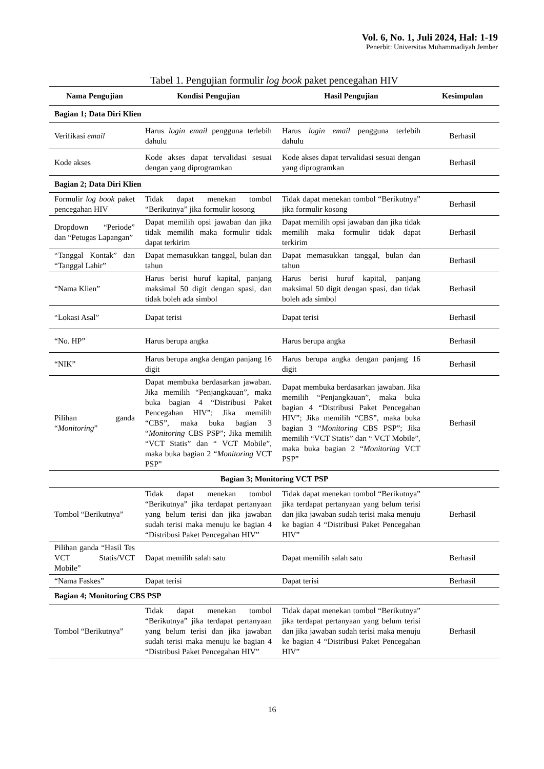Vol. 6, No. 1, Juli 2024, Hal: 1-19
Penerbit: Universitas Muhammadiyah Jember
Tabel 1. Pengujian formulir log book paket pencegahan HIV
| Nama Pengujian | Kondisi Pengujian | Hasil Pengujian | Kesimpulan |
| --- | --- | --- | --- |
| Bagian 1; Data Diri Klien | | | |
| Verifikasi email | Harus login email pengguna terlebih dahulu | Harus login email pengguna terlebih dahulu | Berhasil |
| Kode akses | Kode akses dapat tervalidasi sesuai dengan yang diprogramkan | Kode akses dapat tervalidasi sesuai dengan yang diprogramkan | Berhasil |
| Bagian 2; Data Diri Klien | | | |
| Formulir log book paket pencegahan HIV | Tidak dapat menekan tombol “Berikutnya” jika formulir kosong | Tidak dapat menekan tombol “Berikutnya” jika formulir kosong | Berhasil |
| Dropdown “Periode” dan “Petugas Lapangan” | Dapat memilih opsi jawaban dan jika tidak memilih maka formulir tidak dapat terkirim | Dapat memilih opsi jawaban dan jika tidak memilih maka formulir tidak dapat terkirim | Berhasil |
| “Tanggal Kontak” dan “Tanggal Lahir” | Dapat memasukkan tanggal, bulan dan tahun | Dapat memasukkan tanggal, bulan dan tahun | Berhasil |
| “Nama Klien” | Harus berisi huruf kapital, panjang maksimal 50 digit dengan spasi, dan tidak boleh ada simbol | Harus berisi huruf kapital, panjang maksimal 50 digit dengan spasi, dan tidak boleh ada simbol | Berhasil |
| “Lokasi Asal” | Dapat terisi | Dapat terisi | Berhasil |
| “No. HP” | Harus berupa angka | Harus berupa angka | Berhasil |
| “NIK” | Harus berupa angka dengan panjang 16 digit | Harus berupa angka dengan panjang 16 digit | Berhasil |
| Pilihan ganda “ Monitoring ” | Dapat membuka berdasarkan jawaban. Jika memilih “Penjangkauan”, maka buka bagian 4 “Distribusi Paket Pencegahan HIV”; Jika memilih “CBS”, maka buka bagian 3 “ Monitoring CBS PSP”; Jika memilih “VCT Statis” dan “ VCT Mobile”, maka buka bagian 2 “ Monitoring VCT PSP” | Dapat membuka berdasarkan jawaban. Jika memilih “Penjangkauan”, maka buka bagian 4 “Distribusi Paket Pencegahan HIV”; Jika memilih “CBS”, maka buka bagian 3 “ Monitoring CBS PSP”; Jika memilih “VCT Statis” dan “ VCT Mobile”, maka buka bagian 2 “ Monitoring VCT PSP” | Berhasil |
| Bagian 3; Monitoring VCT PSP | | | |
| Tombol “Berikutnya” | Tidak dapat menekan tombol “Berikutnya” jika terdapat pertanyaan yang belum terisi dan jika jawaban sudah terisi maka menuju ke bagian 4 “Distribusi Paket Pencegahan HIV” | Tidak dapat menekan tombol “Berikutnya” jika terdapat pertanyaan yang belum terisi dan jika jawaban sudah terisi maka menuju ke bagian 4 “Distribusi Paket Pencegahan HIV” | Berhasil |
| Pilihan ganda “Hasil Tes VCT Statis/VCT Mobile” | Dapat memilih salah satu | Dapat memilih salah satu | Berhasil |
| “Nama Faskes” | Dapat terisi | Dapat terisi | Berhasil |
| Bagian 4; Monitoring CBS PSP | | | |
| Tombol “Berikutnya” | Tidak dapat menekan tombol “Berikutnya” jika terdapat pertanyaan yang belum terisi dan jika jawaban sudah terisi maka menuju ke bagian 4 “Distribusi Paket Pencegahan HIV” | Tidak dapat menekan tombol “Berikutnya” jika terdapat pertanyaan yang belum terisi dan jika jawaban sudah terisi maka menuju ke bagian 4 “Distribusi Paket Pencegahan HIV” | Berhasil |
16